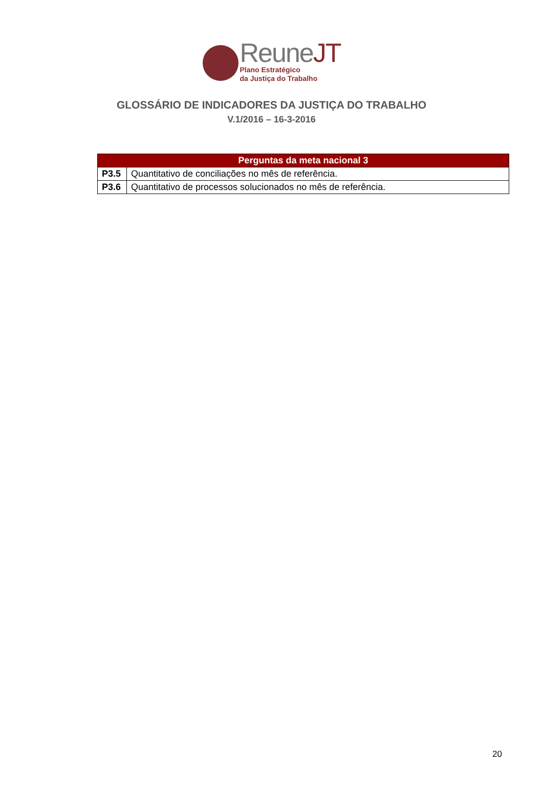ReuneJT
Plano Estratégico
da Justiça do Trabalho
GLOSSÁRIO DE INDICADORES DA JUSTIÇA DO TRABALHO
V.1/2016 – 16-3-2016
| Perguntas da meta nacional 3 | |
| --- | --- |
| P3.5 | Quantitativo de conciliações no mês de referência. |
| P3.6 | Quantitativo de processos solucionados no mês de referência. |
20